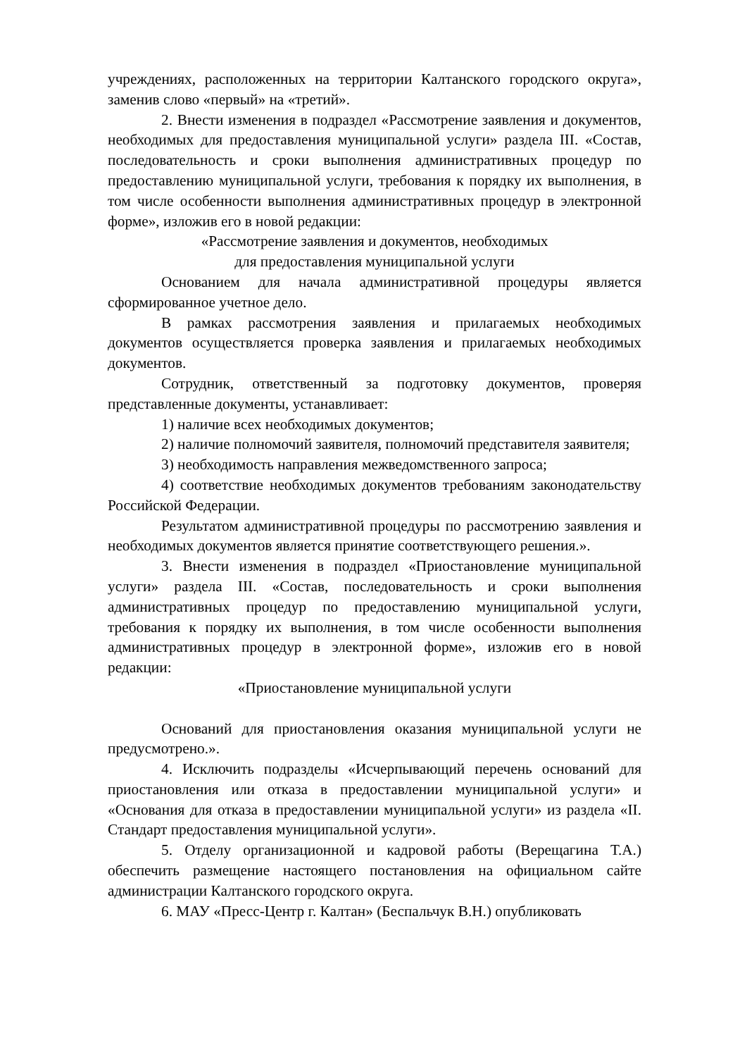учреждениях, расположенных на территории Калтанского городского округа», заменив слово «первый» на «третий».
2. Внести изменения в подраздел «Рассмотрение заявления и документов, необходимых для предоставления муниципальной услуги» раздела III. «Состав, последовательность и сроки выполнения административных процедур по предоставлению муниципальной услуги, требования к порядку их выполнения, в том числе особенности выполнения административных процедур в электронной форме», изложив его в новой редакции:
«Рассмотрение заявления и документов, необходимых
для предоставления муниципальной услуги
Основанием для начала административной процедуры является сформированное учетное дело.
В рамках рассмотрения заявления и прилагаемых необходимых документов осуществляется проверка заявления и прилагаемых необходимых документов.
Сотрудник, ответственный за подготовку документов, проверяя представленные документы, устанавливает:
1) наличие всех необходимых документов;
2) наличие полномочий заявителя, полномочий представителя заявителя;
3) необходимость направления межведомственного запроса;
4) соответствие необходимых документов требованиям законодательству Российской Федерации.
Результатом административной процедуры по рассмотрению заявления и необходимых документов является принятие соответствующего решения.».
3. Внести изменения в подраздел «Приостановление муниципальной услуги» раздела III. «Состав, последовательность и сроки выполнения административных процедур по предоставлению муниципальной услуги, требования к порядку их выполнения, в том числе особенности выполнения административных процедур в электронной форме», изложив его в новой редакции:
«Приостановление муниципальной услуги
Оснований для приостановления оказания муниципальной услуги не предусмотрено.».
4. Исключить подразделы «Исчерпывающий перечень оснований для приостановления или отказа в предоставлении муниципальной услуги» и «Основания для отказа в предоставлении муниципальной услуги» из раздела «II. Стандарт предоставления муниципальной услуги».
5. Отделу организационной и кадровой работы (Верещагина Т.А.) обеспечить размещение настоящего постановления на официальном сайте администрации Калтанского городского округа.
6. МАУ «Пресс-Центр г. Калтан» (Беспальчук В.Н.) опубликовать